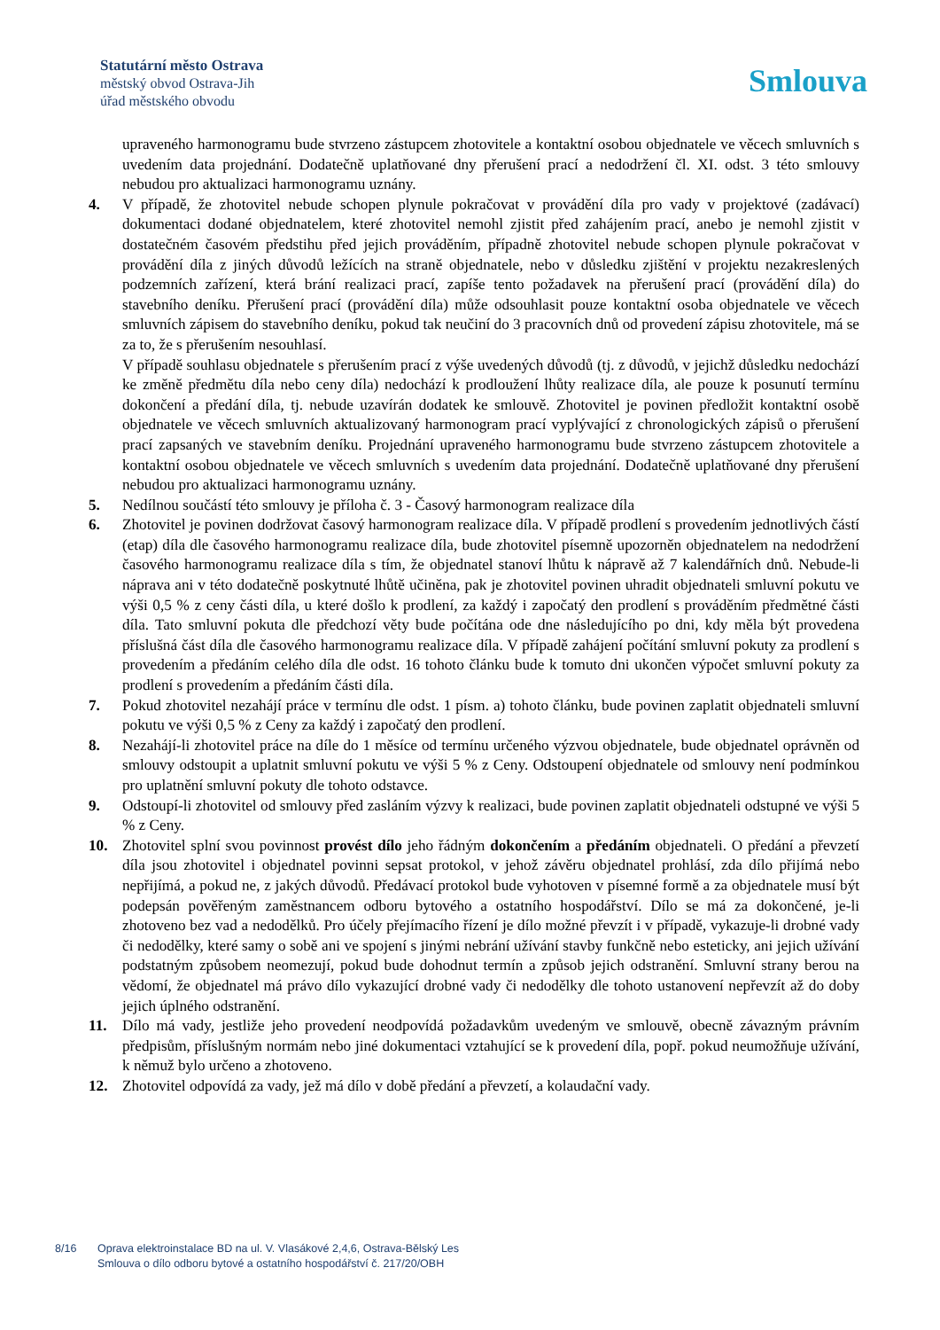Statutární město Ostrava
městský obvod Ostrava-Jih
úřad městského obvodu
Smlouva
upraveného harmonogramu bude stvrzeno zástupcem zhotovitele a kontaktní osobou objednatele ve věcech smluvních s uvedením data projednání. Dodatečně uplatňované dny přerušení prací a nedodržení čl. XI. odst. 3 této smlouvy nebudou pro aktualizaci harmonogramu uznány.
4. V případě, že zhotovitel nebude schopen plynule pokračovat v provádění díla pro vady v projektové (zadávací) dokumentaci dodané objednatelem, které zhotovitel nemohl zjistit před zahájením prací, anebo je nemohl zjistit v dostatečném časovém předstihu před jejich prováděním, případně zhotovitel nebude schopen plynule pokračovat v provádění díla z jiných důvodů ležících na straně objednatele, nebo v důsledku zjištění v projektu nezakreslených podzemních zařízení, která brání realizaci prací, zapíše tento požadavek na přerušení prací (provádění díla) do stavebního deníku. Přerušení prací (provádění díla) může odsouhlasit pouze kontaktní osoba objednatele ve věcech smluvních zápisem do stavebního deníku, pokud tak neučiní do 3 pracovních dnů od provedení zápisu zhotovitele, má se za to, že s přerušením nesouhlasí.
V případě souhlasu objednatele s přerušením prací z výše uvedených důvodů (tj. z důvodů, v jejichž důsledku nedochází ke změně předmětu díla nebo ceny díla) nedochází k prodloužení lhůty realizace díla, ale pouze k posunutí termínu dokončení a předání díla, tj. nebude uzavírán dodatek ke smlouvě. Zhotovitel je povinen předložit kontaktní osobě objednatele ve věcech smluvních aktualizovaný harmonogram prací vyplývající z chronologických zápisů o přerušení prací zapsaných ve stavebním deníku. Projednání upraveného harmonogramu bude stvrzeno zástupcem zhotovitele a kontaktní osobou objednatele ve věcech smluvních s uvedením data projednání. Dodatečně uplatňované dny přerušení nebudou pro aktualizaci harmonogramu uznány.
5. Nedílnou součástí této smlouvy je příloha č. 3 - Časový harmonogram realizace díla
6. Zhotovitel je povinen dodržovat časový harmonogram realizace díla. V případě prodlení s provedením jednotlivých částí (etap) díla dle časového harmonogramu realizace díla, bude zhotovitel písemně upozorněn objednatelem na nedodržení časového harmonogramu realizace díla s tím, že objednatel stanoví lhůtu k nápravě až 7 kalendářních dnů. Nebude-li náprava ani v této dodatečně poskytnuté lhůtě učiněna, pak je zhotovitel povinen uhradit objednateli smluvní pokutu ve výši 0,5 % z ceny části díla, u které došlo k prodlení, za každý i započatý den prodlení s prováděním předmětné části díla. Tato smluvní pokuta dle předchozí věty bude počítána ode dne následujícího po dni, kdy měla být provedena příslušná část díla dle časového harmonogramu realizace díla. V případě zahájení počítání smluvní pokuty za prodlení s provedením a předáním celého díla dle odst. 16 tohoto článku bude k tomuto dni ukončen výpočet smluvní pokuty za prodlení s provedením a předáním části díla.
7. Pokud zhotovitel nezahájí práce v termínu dle odst. 1 písm. a) tohoto článku, bude povinen zaplatit objednateli smluvní pokutu ve výši 0,5 % z Ceny za každý i započatý den prodlení.
8. Nezahájí-li zhotovitel práce na díle do 1 měsíce od termínu určeného výzvou objednatele, bude objednatel oprávněn od smlouvy odstoupit a uplatnit smluvní pokutu ve výši 5 % z Ceny. Odstoupení objednatele od smlouvy není podmínkou pro uplatnění smluvní pokuty dle tohoto odstavce.
9. Odstoupí-li zhotovitel od smlouvy před zasláním výzvy k realizaci, bude povinen zaplatit objednateli odstupné ve výši 5 % z Ceny.
10. Zhotovitel splní svou povinnost provést dílo jeho řádným dokončením a předáním objednateli. O předání a převzetí díla jsou zhotovitel i objednatel povinni sepsat protokol, v jehož závěru objednatel prohlásí, zda dílo přijímá nebo nepřijímá, a pokud ne, z jakých důvodů. Předávací protokol bude vyhotoven v písemné formě a za objednatele musí být podepsán pověřeným zaměstnancem odboru bytového a ostatního hospodářství. Dílo se má za dokončené, je-li zhotoveno bez vad a nedodělků. Pro účely přejímacího řízení je dílo možné převzít i v případě, vykazuje-li drobné vady či nedodělky, které samy o sobě ani ve spojení s jinými nebrání užívání stavby funkčně nebo esteticky, ani jejich užívání podstatným způsobem neomezují, pokud bude dohodnut termín a způsob jejich odstranění. Smluvní strany berou na vědomí, že objednatel má právo dílo vykazující drobné vady či nedodělky dle tohoto ustanovení nepřevzít až do doby jejich úplného odstranění.
11. Dílo má vady, jestliže jeho provedení neodpovídá požadavkům uvedeným ve smlouvě, obecně závazným právním předpisům, příslušným normám nebo jiné dokumentaci vztahující se k provedení díla, popř. pokud neumožňuje užívání, k němuž bylo určeno a zhotoveno.
12. Zhotovitel odpovídá za vady, jež má dílo v době předání a převzetí, a kolaudační vady.
8/16 Oprava elektroinstalace BD na ul. V. Vlasákové 2,4,6, Ostrava-Bělský Les
Smlouva o dílo odboru bytové a ostatního hospodářství č. 217/20/OBH